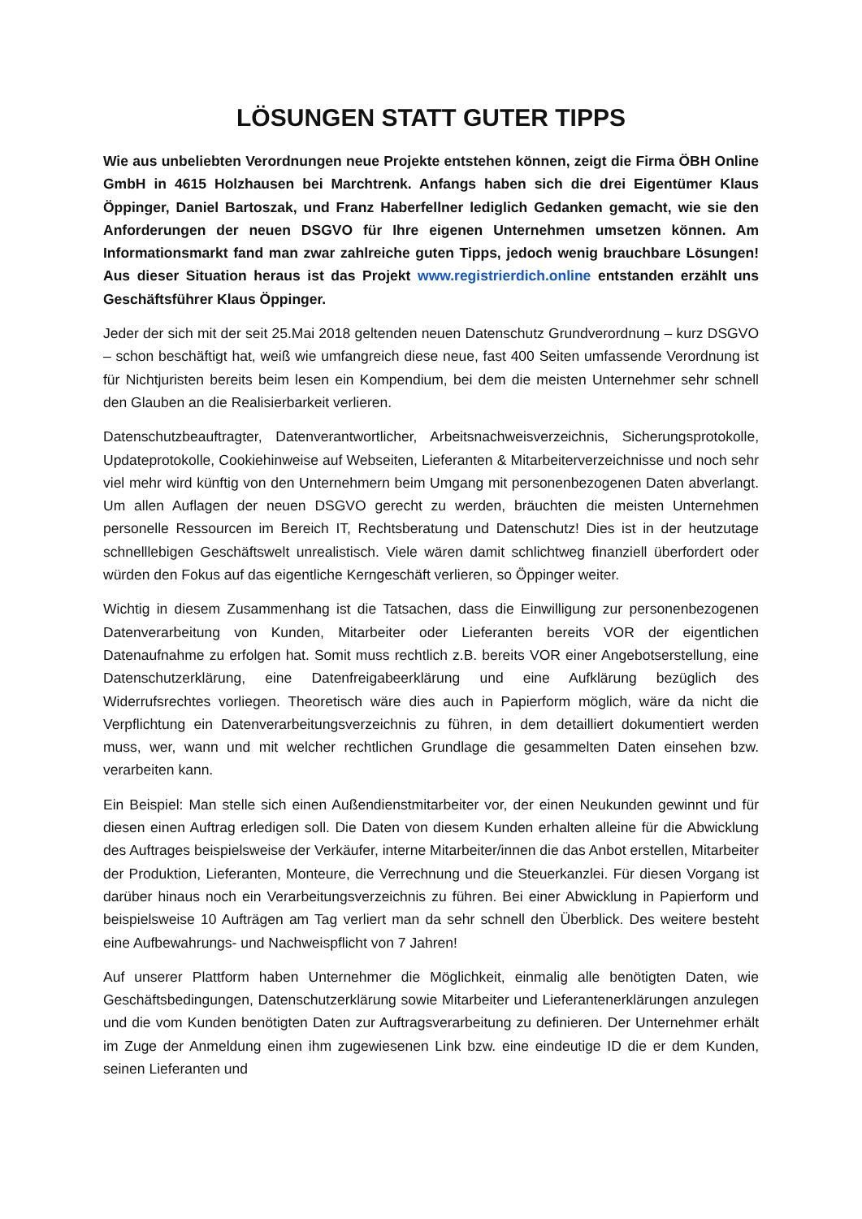LÖSUNGEN STATT GUTER TIPPS
Wie aus unbeliebten Verordnungen neue Projekte entstehen können, zeigt die Firma ÖBH Online GmbH in 4615 Holzhausen bei Marchtrenk. Anfangs haben sich die drei Eigentümer Klaus Öppinger, Daniel Bartoszak, und Franz Haberfellner lediglich Gedanken gemacht, wie sie den Anforderungen der neuen DSGVO für Ihre eigenen Unternehmen umsetzen können. Am Informationsmarkt fand man zwar zahlreiche guten Tipps, jedoch wenig brauchbare Lösungen! Aus dieser Situation heraus ist das Projekt www.registrierdich.online entstanden erzählt uns Geschäftsführer Klaus Öppinger.
Jeder der sich mit der seit 25.Mai 2018 geltenden neuen Datenschutz Grundverordnung – kurz DSGVO – schon beschäftigt hat, weiß wie umfangreich diese neue, fast 400 Seiten umfassende Verordnung ist für Nichtjuristen bereits beim lesen ein Kompendium, bei dem die meisten Unternehmer sehr schnell den Glauben an die Realisierbarkeit verlieren.
Datenschutzbeauftragter, Datenverantwortlicher, Arbeitsnachweisverzeichnis, Sicherungsprotokolle, Updateprotokolle, Cookiehinweise auf Webseiten, Lieferanten & Mitarbeiterverzeichnisse und noch sehr viel mehr wird künftig von den Unternehmern beim Umgang mit personenbezogenen Daten abverlangt. Um allen Auflagen der neuen DSGVO gerecht zu werden, bräuchten die meisten Unternehmen personelle Ressourcen im Bereich IT, Rechtsberatung und Datenschutz! Dies ist in der heutzutage schnelllebigen Geschäftswelt unrealistisch. Viele wären damit schlichtweg finanziell überfordert oder würden den Fokus auf das eigentliche Kerngeschäft verlieren, so Öppinger weiter.
Wichtig in diesem Zusammenhang ist die Tatsachen, dass die Einwilligung zur personenbezogenen Datenverarbeitung von Kunden, Mitarbeiter oder Lieferanten bereits VOR der eigentlichen Datenaufnahme zu erfolgen hat. Somit muss rechtlich z.B. bereits VOR einer Angebotserstellung, eine Datenschutzerklärung, eine Datenfreigabeerklärung und eine Aufklärung bezüglich des Widerrufsrechtes vorliegen. Theoretisch wäre dies auch in Papierform möglich, wäre da nicht die Verpflichtung ein Datenverarbeitungsverzeichnis zu führen, in dem detailliert dokumentiert werden muss, wer, wann und mit welcher rechtlichen Grundlage die gesammelten Daten einsehen bzw. verarbeiten kann.
Ein Beispiel: Man stelle sich einen Außendienstmitarbeiter vor, der einen Neukunden gewinnt und für diesen einen Auftrag erledigen soll. Die Daten von diesem Kunden erhalten alleine für die Abwicklung des Auftrages beispielsweise der Verkäufer, interne Mitarbeiter/innen die das Anbot erstellen, Mitarbeiter der Produktion, Lieferanten, Monteure, die Verrechnung und die Steuerkanzlei. Für diesen Vorgang ist darüber hinaus noch ein Verarbeitungsverzeichnis zu führen. Bei einer Abwicklung in Papierform und beispielsweise 10 Aufträgen am Tag verliert man da sehr schnell den Überblick. Des weitere besteht eine Aufbewahrungs- und Nachweispflicht von 7 Jahren!
Auf unserer Plattform haben Unternehmer die Möglichkeit, einmalig alle benötigten Daten, wie Geschäftsbedingungen, Datenschutzerklärung sowie Mitarbeiter und Lieferantenerklärungen anzulegen und die vom Kunden benötigten Daten zur Auftragsverarbeitung zu definieren. Der Unternehmer erhält im Zuge der Anmeldung einen ihm zugewiesenen Link bzw. eine eindeutige ID die er dem Kunden, seinen Lieferanten und